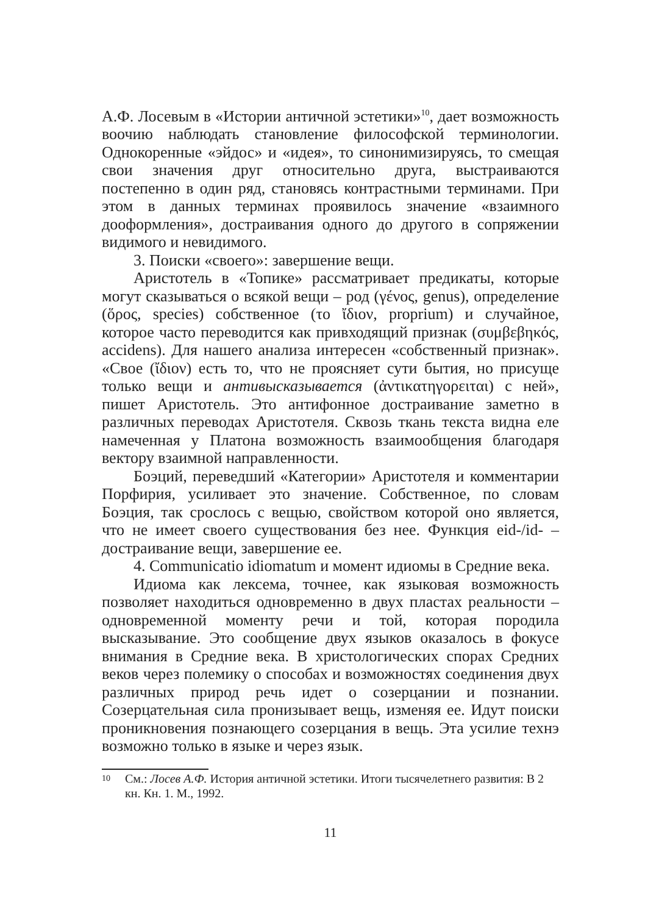А.Ф. Лосевым в «Истории античной эстетики»<sup>10</sup>, дает возможность воочию наблюдать становление философской терминологии. Однокоренные «эйдос» и «идея», то синонимизируясь, то смещая свои значения друг относительно друга, выстраиваются постепенно в один ряд, становясь контрастными терминами. При этом в данных терминах проявилось значение «взаимного дооформления», достраивания одного до другого в сопряжении видимого и невидимого.
3. Поиски «своего»: завершение вещи.
Аристотель в «Топике» рассматривает предикаты, которые могут сказываться о всякой вещи – род (γένος, genus), определение (ὅρος, species) собственное (το ἴδιον, proprium) и случайное, которое часто переводится как привходящий признак (συμβεβηκός, accidens). Для нашего анализа интересен «собственный признак». «Свое (ἴδιον) есть то, что не проясняет сути бытия, но присуще только вещи и антивысказывается (ἀντικατηγορειται) с ней», пишет Аристотель. Это антифонное достраивание заметно в различных переводах Аристотеля. Сквозь ткань текста видна еле намеченная у Платона возможность взаимообщения благодаря вектору взаимной направленности.
Боэций, переведший «Категории» Аристотеля и комментарии Порфирия, усиливает это значение. Собственное, по словам Боэция, так срослось с вещью, свойством которой оно является, что не имеет своего существования без нее. Функция eid-/id- – достраивание вещи, завершение ее.
4. Communicatio idiomatum и момент идиомы в Средние века.
Идиома как лексема, точнее, как языковая возможность позволяет находиться одновременно в двух пластах реальности – одновременной моменту речи и той, которая породила высказывание. Это сообщение двух языков оказалось в фокусе внимания в Средние века. В христологических спорах Средних веков через полемику о способах и возможностях соединения двух различных природ речь идет о созерцании и познании. Созерцательная сила пронизывает вещь, изменяя ее. Идут поиски проникновения познающего созерцания в вещь. Эта усилие технэ возможно только в языке и через язык.
10 См.: Лосев А.Ф. История античной эстетики. Итоги тысячелетнего развития: В 2 кн. Кн. 1. М., 1992.
11